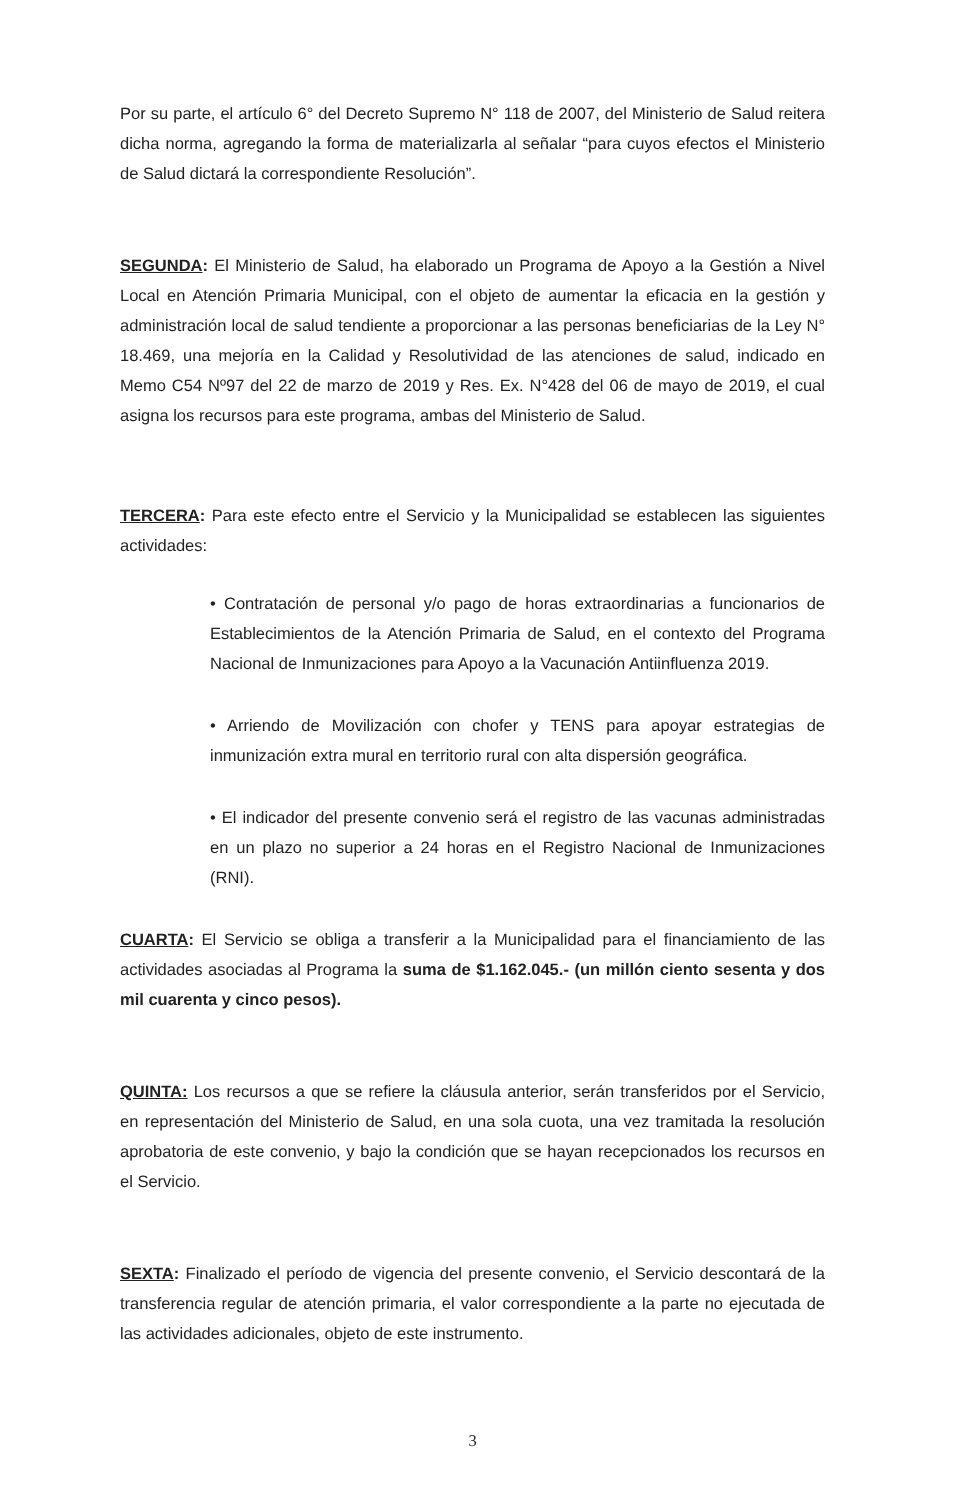Por su parte, el artículo 6° del Decreto Supremo N° 118 de 2007, del Ministerio de Salud reitera dicha norma, agregando la forma de materializarla al señalar “para cuyos efectos el Ministerio de Salud dictará la correspondiente Resolución”.
SEGUNDA: El Ministerio de Salud, ha elaborado un Programa de Apoyo a la Gestión a Nivel Local en Atención Primaria Municipal, con el objeto de aumentar la eficacia en la gestión y administración local de salud tendiente a proporcionar a las personas beneficiarias de la Ley N° 18.469, una mejoría en la Calidad y Resolutividad de las atenciones de salud, indicado en Memo C54 Nº97 del 22 de marzo de 2019 y Res. Ex. N°428 del 06 de mayo de 2019, el cual asigna los recursos para este programa, ambas del Ministerio de Salud.
TERCERA: Para este efecto entre el Servicio y la Municipalidad se establecen las siguientes actividades:
• Contratación de personal y/o pago de horas extraordinarias a funcionarios de Establecimientos de la Atención Primaria de Salud, en el contexto del Programa Nacional de Inmunizaciones para Apoyo a la Vacunación Antiinfluenza 2019.
• Arriendo de Movilización con chofer y TENS para apoyar estrategias de inmunización extra mural en territorio rural con alta dispersión geográfica.
• El indicador del presente convenio será el registro de las vacunas administradas en un plazo no superior a 24 horas en el Registro Nacional de Inmunizaciones (RNI).
CUARTA: El Servicio se obliga a transferir a la Municipalidad para el financiamiento de las actividades asociadas al Programa la suma de $1.162.045.- (un millón ciento sesenta y dos mil cuarenta y cinco pesos).
QUINTA: Los recursos a que se refiere la cláusula anterior, serán transferidos por el Servicio, en representación del Ministerio de Salud, en una sola cuota, una vez tramitada la resolución aprobatoria de este convenio, y bajo la condición que se hayan recepcionados los recursos en el Servicio.
SEXTA: Finalizado el período de vigencia del presente convenio, el Servicio descontará de la transferencia regular de atención primaria, el valor correspondiente a la parte no ejecutada de las actividades adicionales, objeto de este instrumento.
3